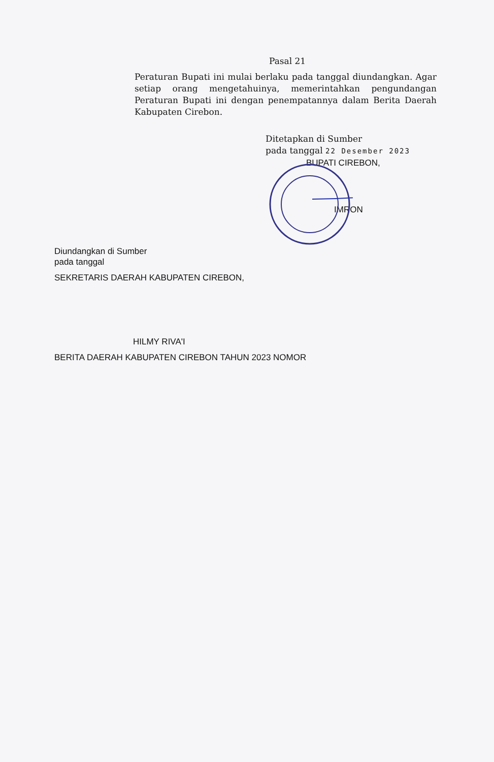Pasal 21
Peraturan Bupati ini mulai berlaku pada tanggal diundangkan. Agar setiap orang mengetahuinya, memerintahkan pengundangan Peraturan Bupati ini dengan penempatannya dalam Berita Daerah Kabupaten Cirebon.
Ditetapkan di Sumber
pada tanggal 22 Desember 2023
BUPATI CIREBON,
IMRON
Diundangkan di Sumber
pada tanggal
SEKRETARIS DAERAH KABUPATEN CIREBON,
HILMY RIVA'I
BERITA DAERAH KABUPATEN CIREBON TAHUN 2023 NOMOR